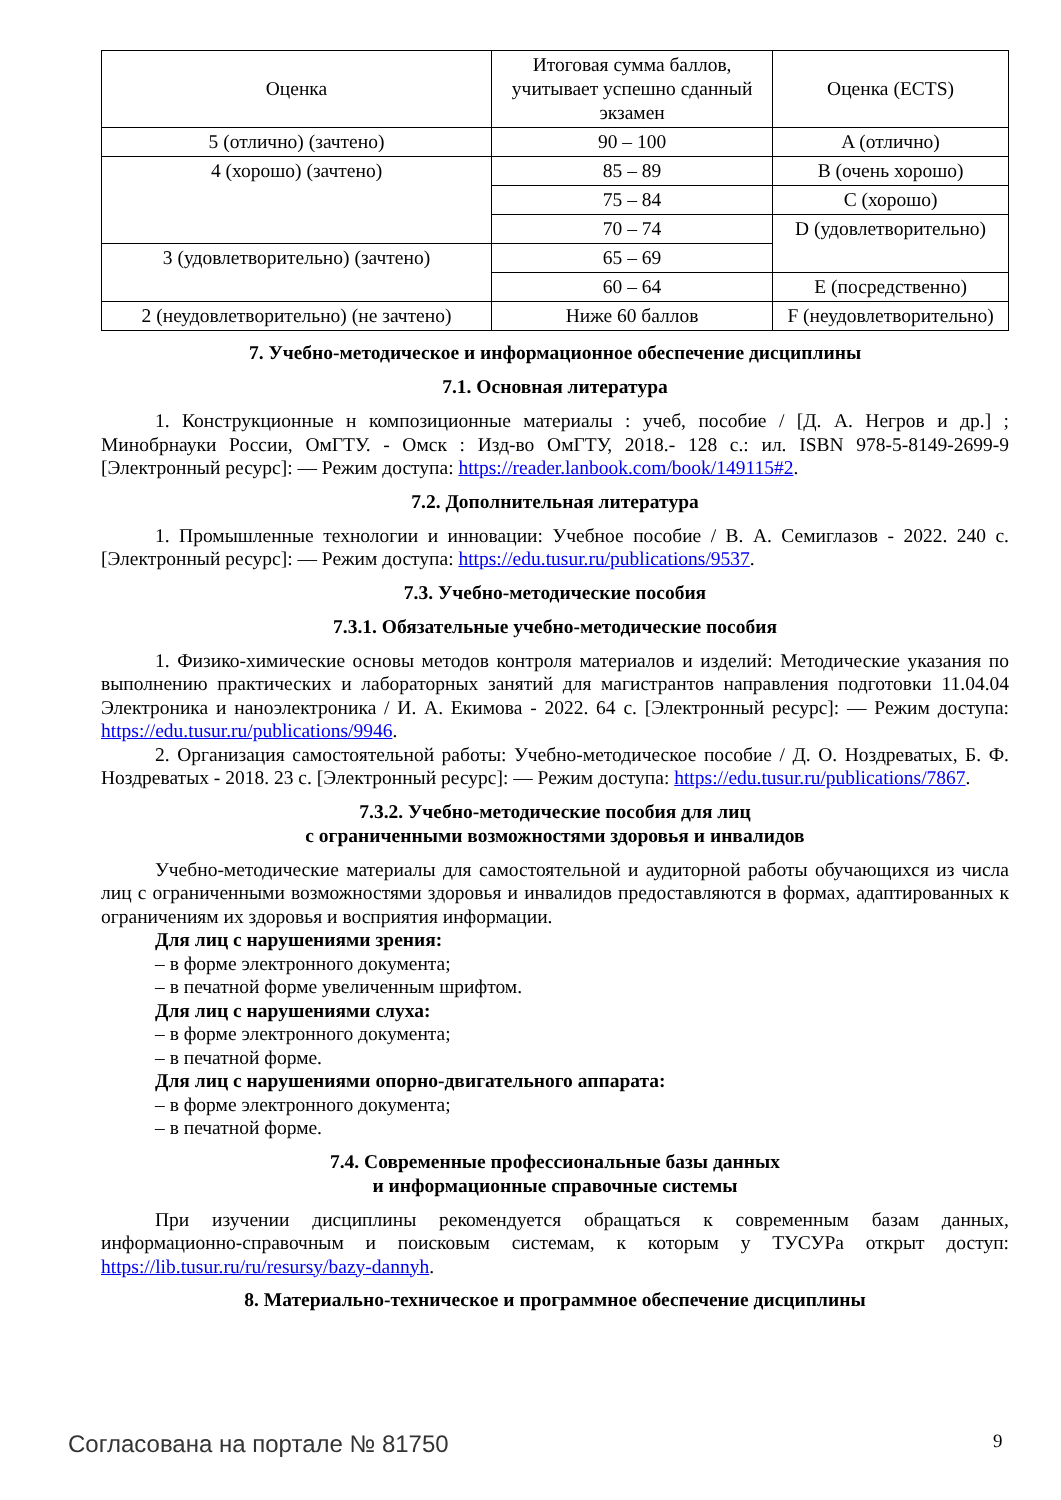| Оценка | Итоговая сумма баллов, учитывает успешно сданный экзамен | Оценка (ECTS) |
| --- | --- | --- |
| 5 (отлично) (зачтено) | 90 – 100 | A (отлично) |
| 4 (хорошо) (зачтено) | 85 – 89 | B (очень хорошо) |
| | 75 – 84 | C (хорошо) |
| | 70 – 74 | D (удовлетворительно) |
| 3 (удовлетворительно) (зачтено) | 65 – 69 | |
| | 60 – 64 | E (посредственно) |
| 2 (неудовлетворительно) (не зачтено) | Ниже 60 баллов | F (неудовлетворительно) |
7. Учебно-методическое и информационное обеспечение дисциплины
7.1. Основная литература
1. Конструкционные н композиционные материалы : учеб, пособие / [Д. А. Негров и др.] ; Минобрнауки России, ОмГТУ. - Омск : Изд-во ОмГТУ, 2018.- 128 с.: ил. ISBN 978-5-8149-2699-9 [Электронный ресурс]: — Режим доступа: https://reader.lanbook.com/book/149115#2.
7.2. Дополнительная литература
1. Промышленные технологии и инновации: Учебное пособие / В. А. Семиглазов - 2022. 240 с. [Электронный ресурс]: — Режим доступа: https://edu.tusur.ru/publications/9537.
7.3. Учебно-методические пособия
7.3.1. Обязательные учебно-методические пособия
1. Физико-химические основы методов контроля материалов и изделий: Методические указания по выполнению практических и лабораторных занятий для магистрантов направления подготовки 11.04.04 Электроника и наноэлектроника / И. А. Екимова - 2022. 64 с. [Электронный ресурс]: — Режим доступа: https://edu.tusur.ru/publications/9946.
2. Организация самостоятельной работы: Учебно-методическое пособие / Д. О. Ноздреватых, Б. Ф. Ноздреватых - 2018. 23 с. [Электронный ресурс]: — Режим доступа: https://edu.tusur.ru/publications/7867.
7.3.2. Учебно-методические пособия для лиц
с ограниченными возможностями здоровья и инвалидов
Учебно-методические материалы для самостоятельной и аудиторной работы обучающихся из числа лиц с ограниченными возможностями здоровья и инвалидов предоставляются в формах, адаптированных к ограничениям их здоровья и восприятия информации.
Для лиц с нарушениями зрения:
– в форме электронного документа;
– в печатной форме увеличенным шрифтом.
Для лиц с нарушениями слуха:
– в форме электронного документа;
– в печатной форме.
Для лиц с нарушениями опорно-двигательного аппарата:
– в форме электронного документа;
– в печатной форме.
7.4. Современные профессиональные базы данных
и информационные справочные системы
При изучении дисциплины рекомендуется обращаться к современным базам данных, информационно-справочным и поисковым системам, к которым у ТУСУРа открыт доступ: https://lib.tusur.ru/ru/resursy/bazy-dannyh.
8. Материально-техническое и программное обеспечение дисциплины
Согласована на портале № 81750 9